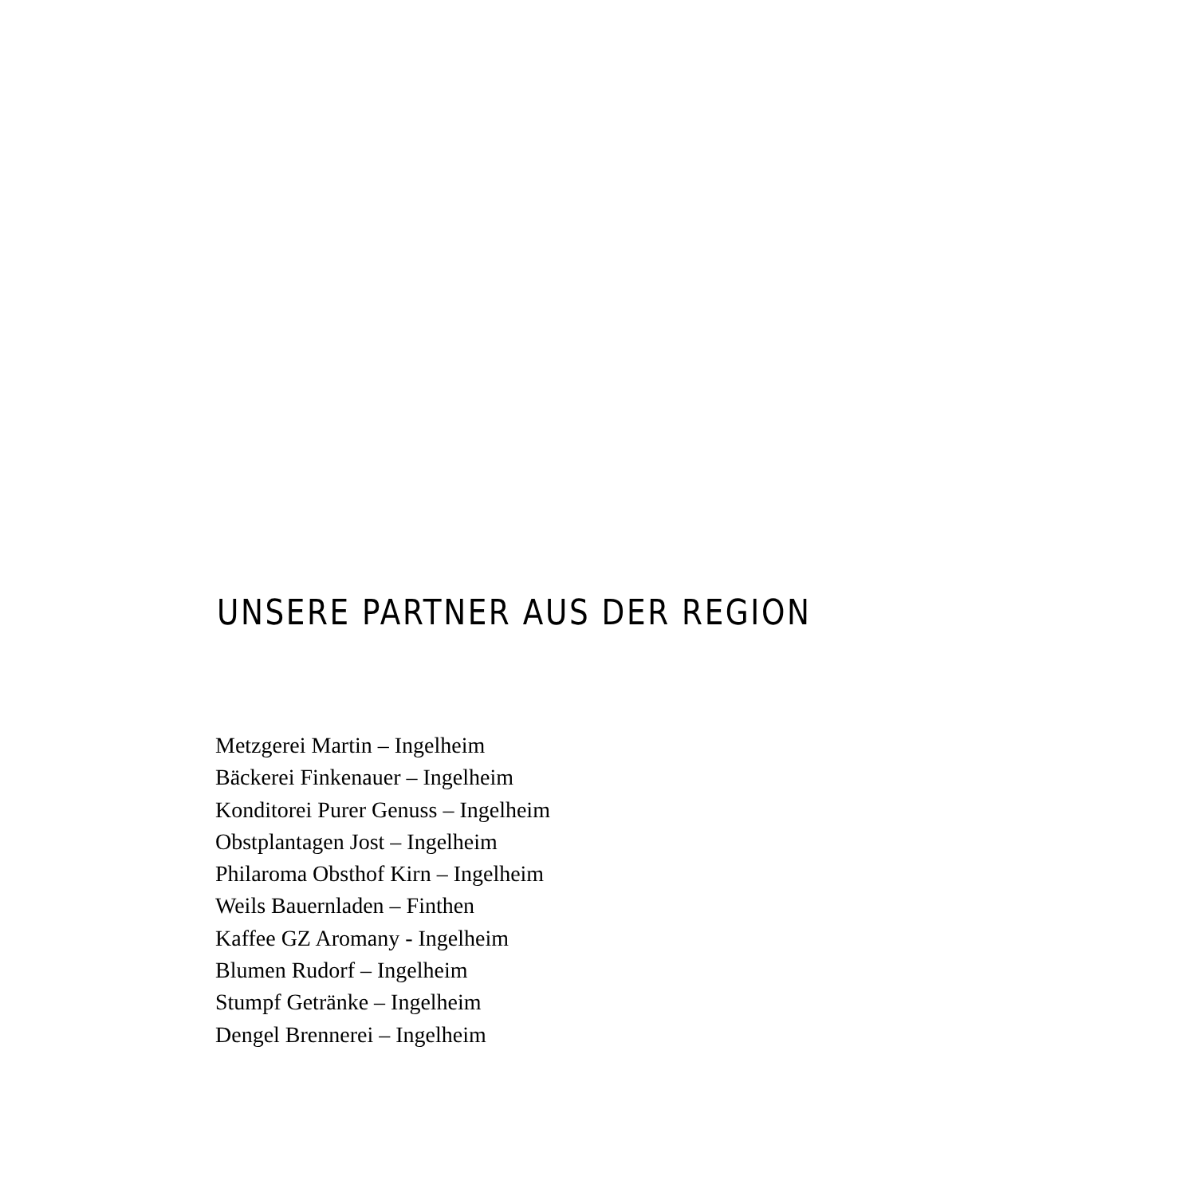UNSERE PARTNER AUS DER REGION
Metzgerei Martin – Ingelheim
Bäckerei Finkenauer – Ingelheim
Konditorei Purer Genuss – Ingelheim
Obstplantagen Jost – Ingelheim
Philaroma Obsthof Kirn – Ingelheim
Weils Bauernladen – Finthen
Kaffee GZ Aromany - Ingelheim
Blumen Rudorf – Ingelheim
Stumpf Getränke – Ingelheim
Dengel Brennerei – Ingelheim